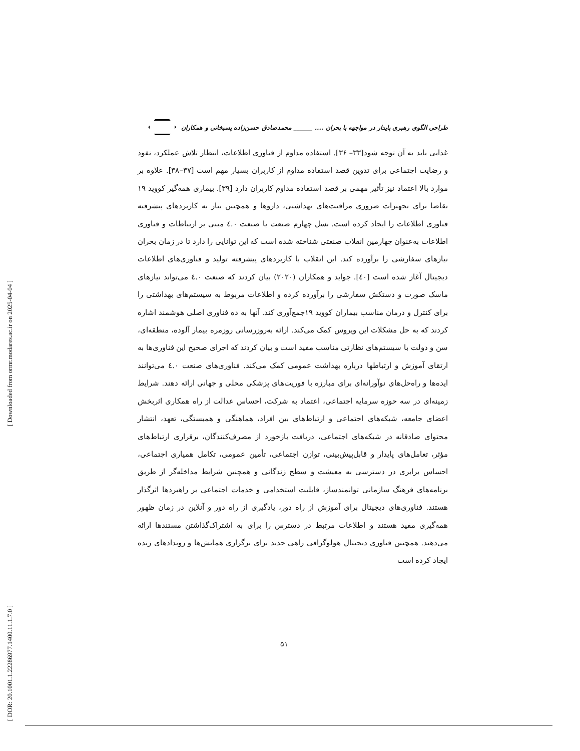[ Downloaded from ormr.modares.ac.ir on 2025-04-04 ]
[ DOR: 20.1001.1.22286977.1400.11.1.7.0 ]
طراحی الگوی رهبری پایدار در مواجهه با بحران .... ______ محمدصادق حسن‌زاده پسیخانی و همکاران
غذایی باید به آن توجه شود[۳۳– ۳۶]. استفاده مداوم از فناوری اطلاعات، انتظار تلاش عملکرد، نفوذ و رضایت اجتماعی برای تدوین قصد استفاده مداوم از کاربران بسیار مهم است [۳۷–۳۸]. علاوه بر موارد بالا اعتماد نیز تأثیر مهمی بر قصد استفاده مداوم کاربران دارد [۳۹]. بیماری همه‌گیر کووید ۱۹ تقاضا برای تجهیزات ضروری مراقبت‌های بهداشتی، داروها و همچنین نیاز به کاربردهای پیشرفته فناوری اطلاعات را ایجاد کرده است. نسل چهارم صنعت یا صنعت ٤.۰ مبنی بر ارتباطات و فناوری اطلاعات به‌عنوان چهارمین انقلاب صنعتی شناخته شده است که این توانایی را دارد تا در زمان بحران نیازهای سفارشی را برآورده کند. این انقلاب با کاربردهای پیشرفته تولید و فناوری‌های اطلاعات دیجیتال آغاز شده است [٤۰]. جواید و همکاران (۲۰۲۰) بیان کردند که صنعت ٤.۰ می‌تواند نیازهای ماسک صورت و دستکش سفارشی را برآورده کرده و اطلاعات مربوط به سیستم‌های بهداشتی را برای کنترل و درمان مناسب بیماران کووید ۱۹جمع‌آوری کند. آنها به ده فناوری اصلی هوشمند اشاره کردند که به حل مشکلات این ویروس کمک می‌کند. ارائه به‌روزرسانی روزمره بیمار آلوده، منطقه‌ای، سن و دولت با سیستم‌های نظارتی مناسب مفید است و بیان کردند که اجرای صحیح این فناوری‌ها به ارتقای آموزش و ارتباطها درباره بهداشت عمومی کمک می‌کند. فناوری‌های صنعت ٤.۰ می‌توانند ایده‌ها و راه‌حل‌های نوآورانه‌ای برای مبارزه با فوریت‌های پزشکی محلی و جهانی ارائه دهند. شرایط زمینه‌ای در سه حوزه سرمایه اجتماعی، اعتماد به شرکت، احساس عدالت از راه همکاری اثربخش اعضای جامعه، شبکه‌های اجتماعی و ارتباط‌های بین افراد، هماهنگی و همبستگی، تعهد، انتشار محتوای صادقانه در شبکه‌های اجتماعی، دریافت بازخورد از مصرف‌کنندگان، برقراری ارتباط‌های مؤثر، تعامل‌های پایدار و قابل‌پیش‌بینی، توازن اجتماعی، تأمین عمومی، تکامل همیاری اجتماعی، احساس برابری در دسترسی به معیشت و سطح زندگانی و همچنین شرایط مداخله‌گر از طریق برنامه‌های فرهنگ سازمانی توانمندساز، قابلیت استخدامی و خدمات اجتماعی بر راهبردها اثرگذار هستند. فناوری‌های دیجیتال برای آموزش از راه دور، یادگیری از راه دور و آنلاین در زمان ظهور همه‌گیری مفید هستند و اطلاعات مرتبط در دسترس را برای به اشتراک‌گذاشتن مستندها ارائه می‌دهند. همچنین فناوری دیجیتال هولوگرافی راهی جدید برای برگزاری همایش‌ها و رویدادهای زنده ایجاد کرده است
۵۱